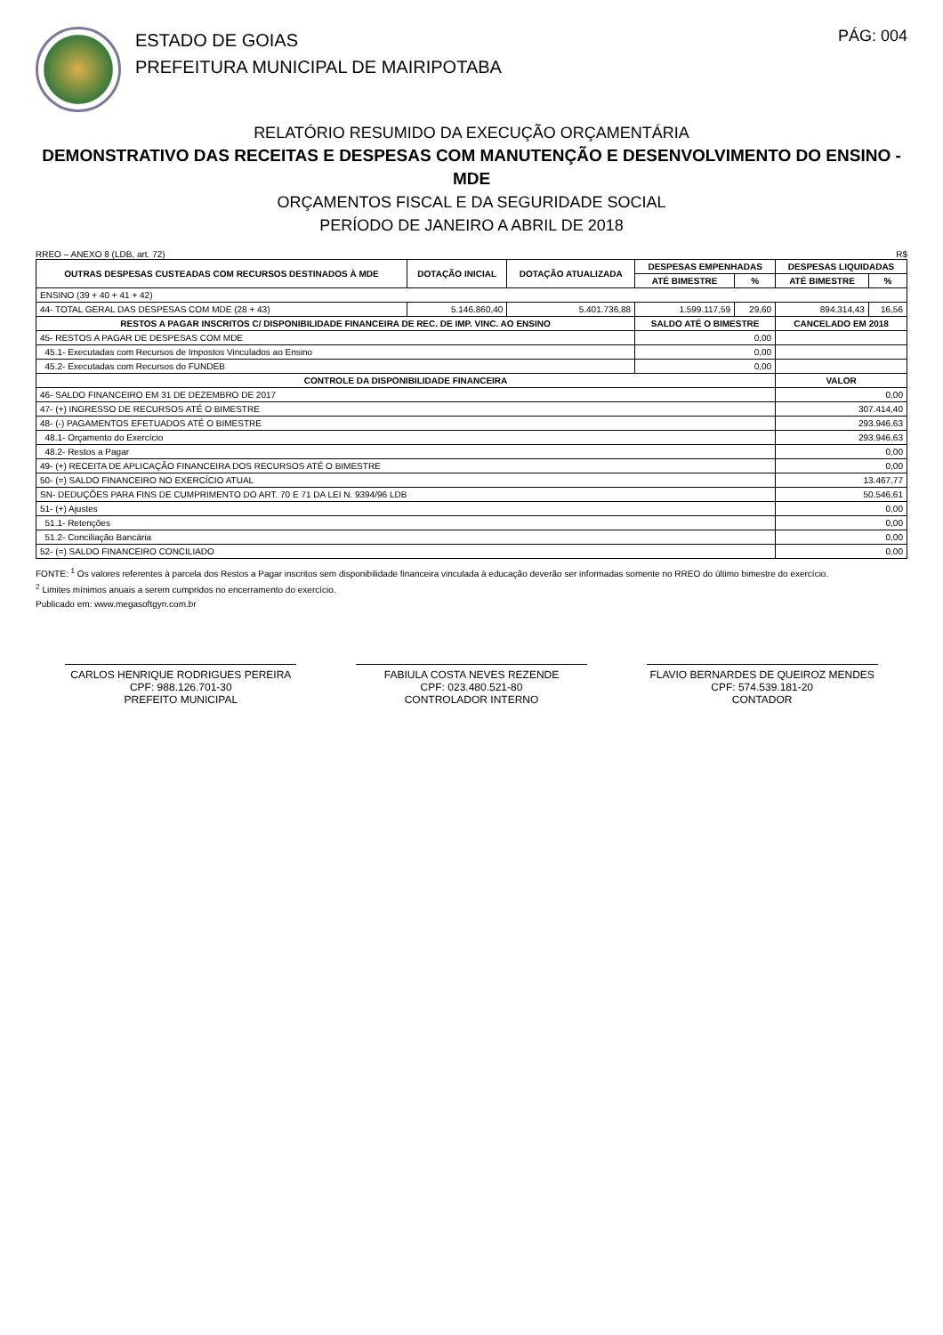ESTADO DE GOIAS
PREFEITURA MUNICIPAL DE MAIRIPOTABA
PÁG: 004
RELATÓRIO RESUMIDO DA EXECUÇÃO ORÇAMENTÁRIA
DEMONSTRATIVO DAS RECEITAS E DESPESAS COM MANUTENÇÃO E DESENVOLVIMENTO DO ENSINO - MDE
ORÇAMENTOS FISCAL E DA SEGURIDADE SOCIAL
PERÍODO DE JANEIRO A ABRIL DE 2018
RREO – ANEXO 8 (LDB, art. 72) R$
| OUTRAS DESPESAS CUSTEADAS COM RECURSOS DESTINADOS À MDE | DOTAÇÃO INICIAL | DOTAÇÃO ATUALIZADA | DESPESAS EMPENHADAS | | DESPESAS LIQUIDADAS | |
| --- | --- | --- | --- | --- | --- | --- |
| | | | ATÉ BIMESTRE | % | ATÉ BIMESTRE | % |
| ENSINO (39 + 40 + 41 + 42) | | | | | | |
| 44- TOTAL GERAL DAS DESPESAS COM MDE (28 + 43) | 5.146.860,40 | 5.401.736,88 | 1.599.117,59 | 29,60 | 894.314,43 | 16,56 |
| RESTOS A PAGAR INSCRITOS C/ DISPONIBILIDADE FINANCEIRA DE REC. DE IMP. VINC. AO ENSINO | | | SALDO ATÉ O BIMESTRE | | CANCELADO EM 2018 | |
| 45- RESTOS A PAGAR DE DESPESAS COM MDE | | | 0,00 | | | |
| 45.1- Executadas com Recursos de Impostos Vinculados ao Ensino | | | 0,00 | | | |
| 45.2- Executadas com Recursos do FUNDEB | | | 0,00 | | | |
| CONTROLE DA DISPONIBILIDADE FINANCEIRA | | | | | VALOR | |
| 46- SALDO FINANCEIRO EM 31 DE DEZEMBRO DE 2017 | | | | | 0,00 | |
| 47- (+) INGRESSO DE RECURSOS ATÉ O BIMESTRE | | | | | 307.414,40 | |
| 48- (-) PAGAMENTOS EFETUADOS ATÉ O BIMESTRE | | | | | 293.946,63 | |
| 48.1- Orçamento do Exercício | | | | | 293.946,63 | |
| 48.2- Restos a Pagar | | | | | 0,00 | |
| 49- (+) RECEITA DE APLICAÇÃO FINANCEIRA DOS RECURSOS ATÉ O BIMESTRE | | | | | 0,00 | |
| 50- (=) SALDO FINANCEIRO NO EXERCÍCIO ATUAL | | | | | 13.467,77 | |
| SN- DEDUÇÕES PARA FINS DE CUMPRIMENTO DO ART. 70 E 71 DA LEI N. 9394/96 LDB | | | | | 50.546,61 | |
| 51- (+) Ajustes | | | | | 0,00 | |
| 51.1- Retenções | | | | | 0,00 | |
| 51.2- Conciliação Bancária | | | | | 0,00 | |
| 52- (=) SALDO FINANCEIRO CONCILIADO | | | | | 0,00 | |
FONTE: <sup>1</sup> Os valores referentes à parcela dos Restos a Pagar inscritos sem disponibilidade financeira vinculada à educação deverão ser informadas somente no RREO do último bimestre do exercício.
<sup>2</sup> Limites mínimos anuais a serem cumpridos no encerramento do exercício.
Publicado em: www.megasoftgyn.com.br
CARLOS HENRIQUE RODRIGUES PEREIRA
CPF: 988.126.701-30
PREFEITO MUNICIPAL
FABIULA COSTA NEVES REZENDE
CPF: 023.480.521-80
CONTROLADOR INTERNO
FLAVIO BERNARDES DE QUEIROZ MENDES
CPF: 574.539.181-20
CONTADOR